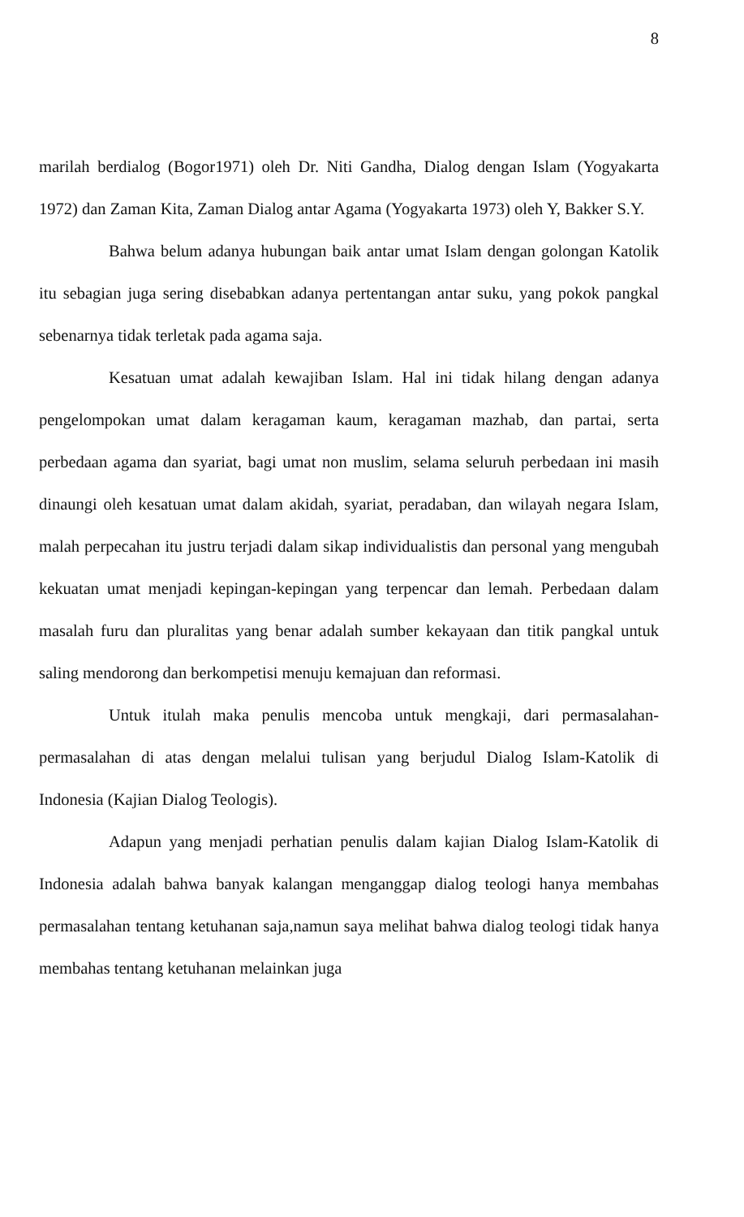8
marilah berdialog (Bogor1971) oleh Dr. Niti Gandha, Dialog dengan Islam (Yogyakarta 1972) dan Zaman Kita, Zaman Dialog antar Agama (Yogyakarta 1973) oleh Y, Bakker S.Y.
Bahwa belum adanya hubungan baik antar umat Islam dengan golongan Katolik itu sebagian juga sering disebabkan adanya pertentangan antar suku, yang pokok pangkal sebenarnya tidak terletak pada agama saja.
Kesatuan umat adalah kewajiban Islam. Hal ini tidak hilang dengan adanya pengelompokan umat dalam keragaman kaum, keragaman mazhab, dan partai, serta perbedaan agama dan syariat, bagi umat non muslim, selama seluruh perbedaan ini masih dinaungi oleh kesatuan umat dalam akidah, syariat, peradaban, dan wilayah negara Islam, malah perpecahan itu justru terjadi dalam sikap individualistis dan personal yang mengubah kekuatan umat menjadi kepingan-kepingan yang terpencar dan lemah. Perbedaan dalam masalah furu dan pluralitas yang benar adalah sumber kekayaan dan titik pangkal untuk saling mendorong dan berkompetisi menuju kemajuan dan reformasi.
Untuk itulah maka penulis mencoba untuk mengkaji, dari permasalahan-permasalahan di atas dengan melalui tulisan yang berjudul Dialog Islam-Katolik di Indonesia (Kajian Dialog Teologis).
Adapun yang menjadi perhatian penulis dalam kajian Dialog Islam-Katolik di Indonesia adalah bahwa banyak kalangan menganggap dialog teologi hanya membahas permasalahan tentang ketuhanan saja,namun saya melihat bahwa dialog teologi tidak hanya membahas tentang ketuhanan melainkan juga